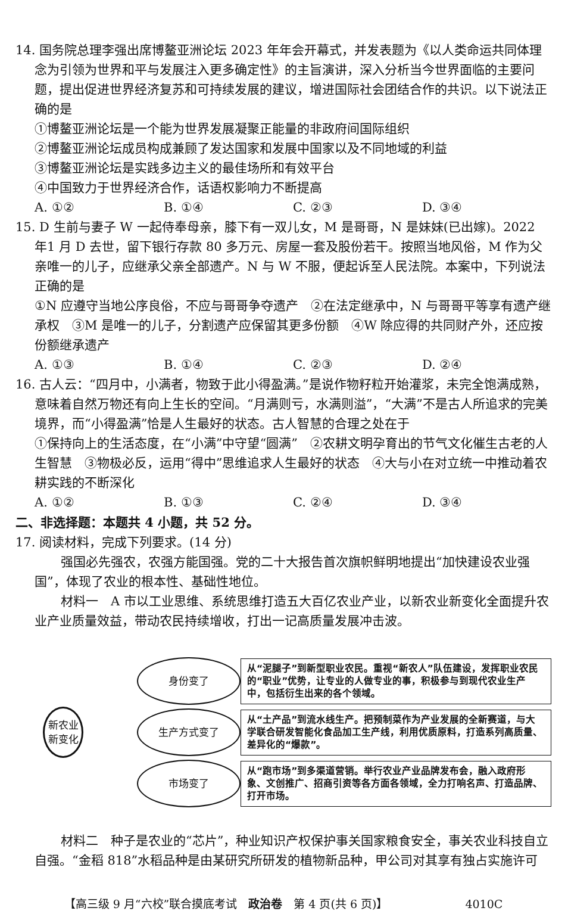14. 国务院总理李强出席博鳌亚洲论坛 2023 年年会开幕式，并发表题为《以人类命运共同体理念为引领为世界和平与发展注入更多确定性》的主旨演讲，深入分析当今世界面临的主要问题，提出促进世界经济复苏和可持续发展的建议，增进国际社会团结合作的共识。以下说法正确的是
①博鳌亚洲论坛是一个能为世界发展凝聚正能量的非政府间国际组织
②博鳌亚洲论坛成员构成兼顾了发达国家和发展中国家以及不同地域的利益
③博鳌亚洲论坛是实践多边主义的最佳场所和有效平台
④中国致力于世界经济合作，话语权影响力不断提高
A. ①② B. ①④ C. ②③ D. ③④
15. D 生前与妻子 W 一起侍奉母亲，膝下有一双儿女，M 是哥哥，N 是妹妹(已出嫁)。2022 年1 月 D 去世，留下银行存款 80 多万元、房屋一套及股份若干。按照当地风俗，M 作为父亲唯一的儿子，应继承父亲全部遗产。N 与 W 不服，便起诉至人民法院。本案中，下列说法正确的是
①N 应遵守当地公序良俗，不应与哥哥争夺遗产　②在法定继承中，N 与哥哥平等享有遗产继承权　③M 是唯一的儿子，分割遗产应保留其更多份额　④W 除应得的共同财产外，还应按份额继承遗产
A. ①③ B. ①④ C. ②③ D. ②④
16. 古人云：“四月中，小满者，物致于此小得盈满。”是说作物籽粒开始灌浆，未完全饱满成熟，意味着自然万物还有向上生长的空间。“月满则亏，水满则溢”，“大满”不是古人所追求的完美境界，而“小得盈满”恰是人生最好的状态。古人智慧的合理之处在于
①保持向上的生活态度，在“小满”中守望“圆满”　②农耕文明孕育出的节气文化催生古老的人生智慧　③物极必反，运用“得中”思维追求人生最好的状态　④大与小在对立统一中推动着农耕实践的不断深化
A. ①② B. ①③ C. ②④ D. ③④
二、非选择题：本题共 4 小题，共 52 分。
17. 阅读材料，完成下列要求。(14 分)
强国必先强农，农强方能国强。党的二十大报告首次旗帜鲜明地提出“加快建设农业强国”，体现了农业的根本性、基础性地位。
材料一　A 市以工业思维、系统思维打造五大百亿农业产业，以新农业新变化全面提升农业产业质量效益，带动农民持续增收，打出一记高质量发展冲击波。
新农业
新变化
身份变了
从“泥腿子”到新型职业农民。重视“新农人”队伍建设，发挥职业农民的“职业”优势，让专业的人做专业的事，积极参与到现代农业生产中，包括衍生出来的各个领域。
生产方式变了
从“土产品”到流水线生产。把预制菜作为产业发展的全新赛道，与大学联合研发智能化食品加工生产线，利用优质原料，打造系列高质量、差异化的“爆款”。
市场变了
从“跑市场”到多渠道营销。举行农业产业品牌发布会，融入政府形象、文创推广、招商引资等各方面各领域，全力打响名声、打造品牌、打开市场。
材料二　种子是农业的“芯片”，种业知识产权保护事关国家粮食安全，事关农业科技自立自强。“金稻 818”水稻品种是由某研究所研发的植物新品种，甲公司对其享有独占实施许可
【高三级 9 月“六校”联合摸底考试　政治卷　第 4 页(共 6 页)】 4010C